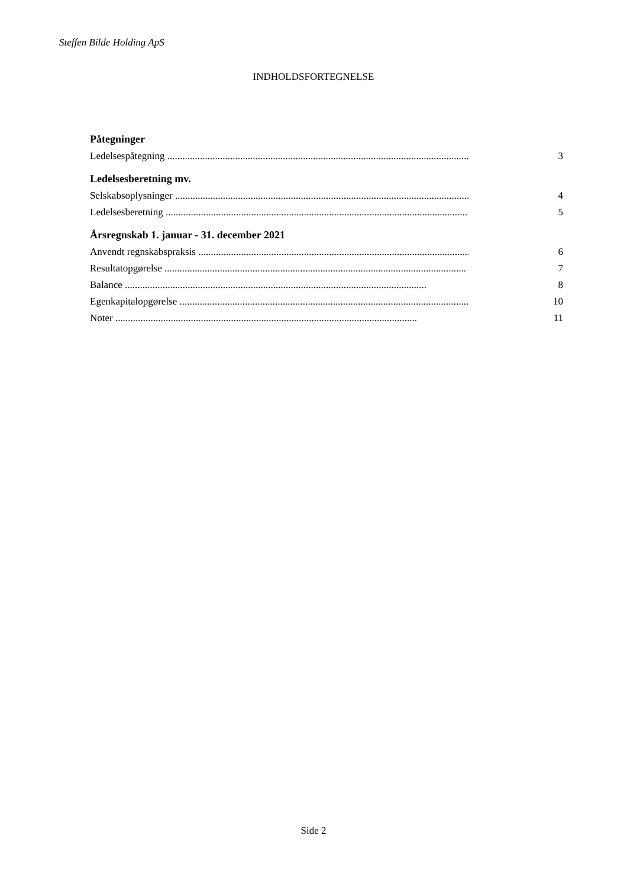Steffen Bilde Holding ApS
INDHOLDSFORTEGNELSE
Påtegninger
Ledelsespåtegning ........................................................................................................................ 3
Ledelsesberetning mv.
Selskabsoplysninger ........................................................................................................................ 4
Ledelsesberetning ........................................................................................................................ 5
Årsregnskab 1. januar - 31. december 2021
Anvendt regnskabspraksis ........................................................................................................................ 6
Resultatopgørelse ........................................................................................................................ 7
Balance ........................................................................................................................ 8
Egenkapitalopgørelse ........................................................................................................................ 10
Noter ........................................................................................................................ 11
Side 2